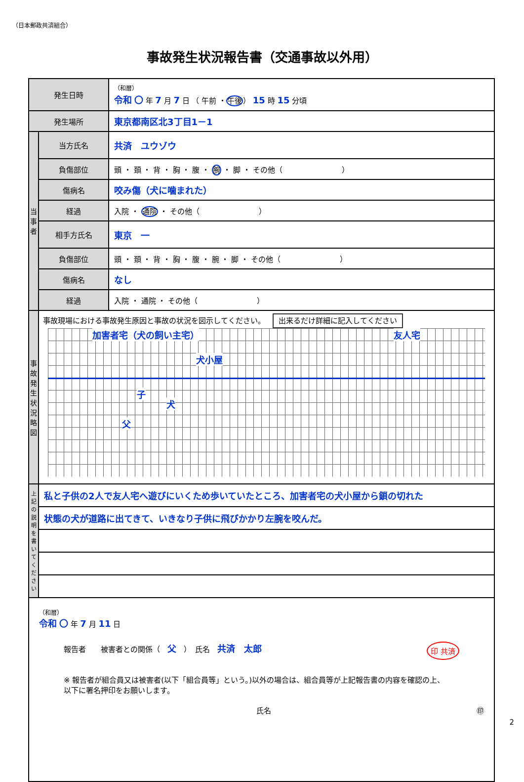（日本郵政共済組合）
事故発生状況報告書（交通事故以外用）
| 発生日時 | | （和暦） 令和 〇 年 7 月 7 日 （ 午前 ・ 午後 ） 15 時 15 分頃 |
| 発生場所 | | 東京都南区北3丁目1－1 |
| 当事者 | 当方氏名 | 共済 ユウゾウ |
| | 負傷部位 | 頭 ・ 頚 ・ 背 ・ 胸 ・ 腹 ・ 腕 ・ 脚 ・ その他（ ） |
| | 傷病名 | 咬み傷（犬に噛まれた） |
| | 経過 | 入院 ・ 通院 ・ その他（ ） |
| | 相手方氏名 | 東京 一 |
| | 負傷部位 | 頭 ・ 頚 ・ 背 ・ 胸 ・ 腹 ・ 腕 ・ 脚 ・ その他（ ） |
| | 傷病名 | なし |
| | 経過 | 入院 ・ 通院 ・ その他（ ） |
| 事故発生状況略図 | 事故現場における事故発生原因と事故の状況を図示してください。 出来るだけ詳細に記入してください 加害者宅（犬の飼い主宅） 犬小屋 友人宅 子 犬 父 | |
| 上記の説明を書いてください | 私と子供の2人で友人宅へ遊びにいくため歩いていたところ、加害者宅の犬小屋から鎖の切れた | |
| | 状態の犬が道路に出てきて、いきなり子供に飛びかかり左腕を咬んだ。 | |
| （和暦） 令和 〇 年 7 月 11 日 報告者 被害者との関係（ 父 ） 氏名 共済 太郎 印 共済 ※ 報告者が組合員又は被害者(以下「組合員等」という。)以外の場合は、組合員等が上記報告書の内容を確認の上、 以下に署名押印をお願いします。 氏名 ㊞ | | |
2